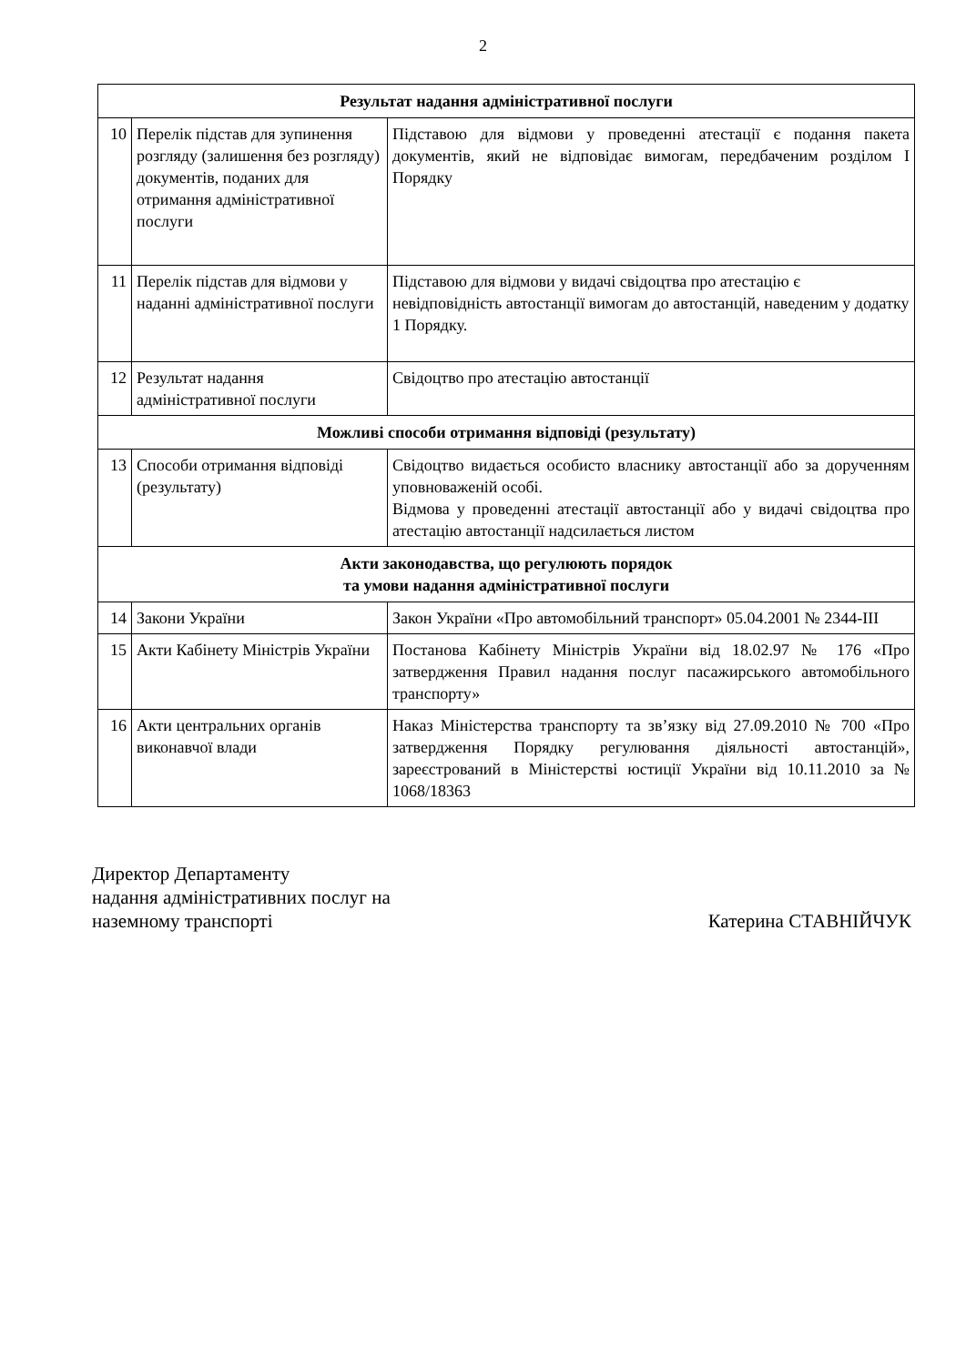2
| Результат надання адміністративної послуги | | |
| --- | --- | --- |
| 10 | Перелік підстав для зупинення розгляду (залишення без розгляду) документів, поданих для отримання адміністративної послуги | Підставою для відмови у проведенні атестації є подання пакета документів, який не відповідає вимогам, передбаченим розділом I Порядку |
| 11 | Перелік підстав для відмови у наданні адміністративної послуги | Підставою для відмови у видачі свідоцтва про атестацію є невідповідність автостанції вимогам до автостанцій, наведеним у додатку 1 Порядку. |
| 12 | Результат надання адміністративної послуги | Свідоцтво про атестацію автостанції |
| Можливі способи отримання відповіді (результату) | | |
| 13 | Способи отримання відповіді (результату) | Свідоцтво видається особисто власнику автостанції або за дорученням уповноваженій особі. Відмова у проведенні атестації автостанції або у видачі свідоцтва про атестацію автостанції надсилається листом |
| Акти законодавства, що регулюють порядок та умови надання адміністративної послуги | | |
| 14 | Закони України | Закон України «Про автомобільний транспорт» 05.04.2001 № 2344-III |
| 15 | Акти Кабінету Міністрів України | Постанова Кабінету Міністрів України від 18.02.97 № 176 «Про затвердження Правил надання послуг пасажирського автомобільного транспорту» |
| 16 | Акти центральних органів виконавчої влади | Наказ Міністерства транспорту та зв’язку від 27.09.2010 № 700 «Про затвердження Порядку регулювання діяльності автостанцій», зареєстрований в Міністерстві юстиції України від 10.11.2010 за № 1068/18363 |
Директор Департаменту
надання адміністративних послуг на
наземному транспорті
Катерина СТАВНІЙЧУК